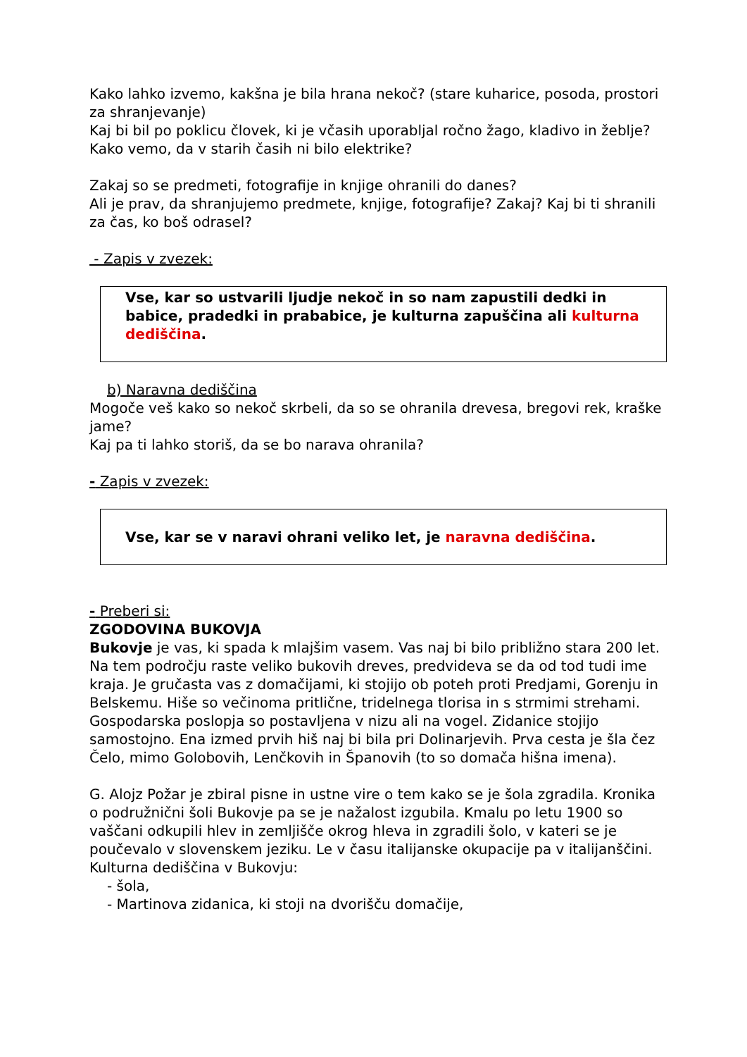Kako lahko izvemo, kakšna je bila hrana nekoč? (stare kuharice, posoda, prostori za shranjevanje)
Kaj bi bil po poklicu človek, ki je včasih uporabljal ročno žago, kladivo in žeblje?
Kako vemo, da v starih časih ni bilo elektrike?
Zakaj so se predmeti, fotografije in knjige ohranili do danes?
Ali je prav, da shranjujemo predmete, knjige, fotografije? Zakaj? Kaj bi ti shranili za čas, ko boš odrasel?
- Zapis v zvezek:
Vse, kar so ustvarili ljudje nekoč in so nam zapustili dedki in babice, pradedki in prababice, je kulturna zapuščina ali kulturna dediščina.
b) Naravna dediščina
Mogoče veš kako so nekoč skrbeli, da so se ohranila drevesa, bregovi rek, kraške jame?
Kaj pa ti lahko storiš, da se bo narava ohranila?
- Zapis v zvezek:
Vse, kar se v naravi ohrani veliko let, je naravna dediščina.
- Preberi si:
ZGODOVINA BUKOVJA
Bukovje je vas, ki spada k mlajšim vasem. Vas naj bi bilo približno stara 200 let. Na tem področju raste veliko bukovih dreves, predvideva se da od tod tudi ime kraja. Je gručasta vas z domačijami, ki stojijo ob poteh proti Predjami, Gorenju in Belskemu. Hiše so večinoma pritlične, tridelnega tlorisa in s strmimi strehami. Gospodarska poslopja so postavljena v nizu ali na vogel. Zidanice stojijo samostojno. Ena izmed prvih hiš naj bi bila pri Dolinarjevih. Prva cesta je šla čez Čelo, mimo Golobovih, Lenčkovih in Španovih (to so domača hišna imena).
G. Alojz Požar je zbiral pisne in ustne vire o tem kako se je šola zgradila. Kronika o podružnični šoli Bukovje pa se je nažalost izgubila. Kmalu po letu 1900 so vaščani odkupili hlev in zemljišče okrog hleva in zgradili šolo, v kateri se je poučevalo v slovenskem jeziku. Le v času italijanske okupacije pa v italijanščini.
Kulturna dediščina v Bukovju:
- šola,
- Martinova zidanica, ki stoji na dvorišču domačije,